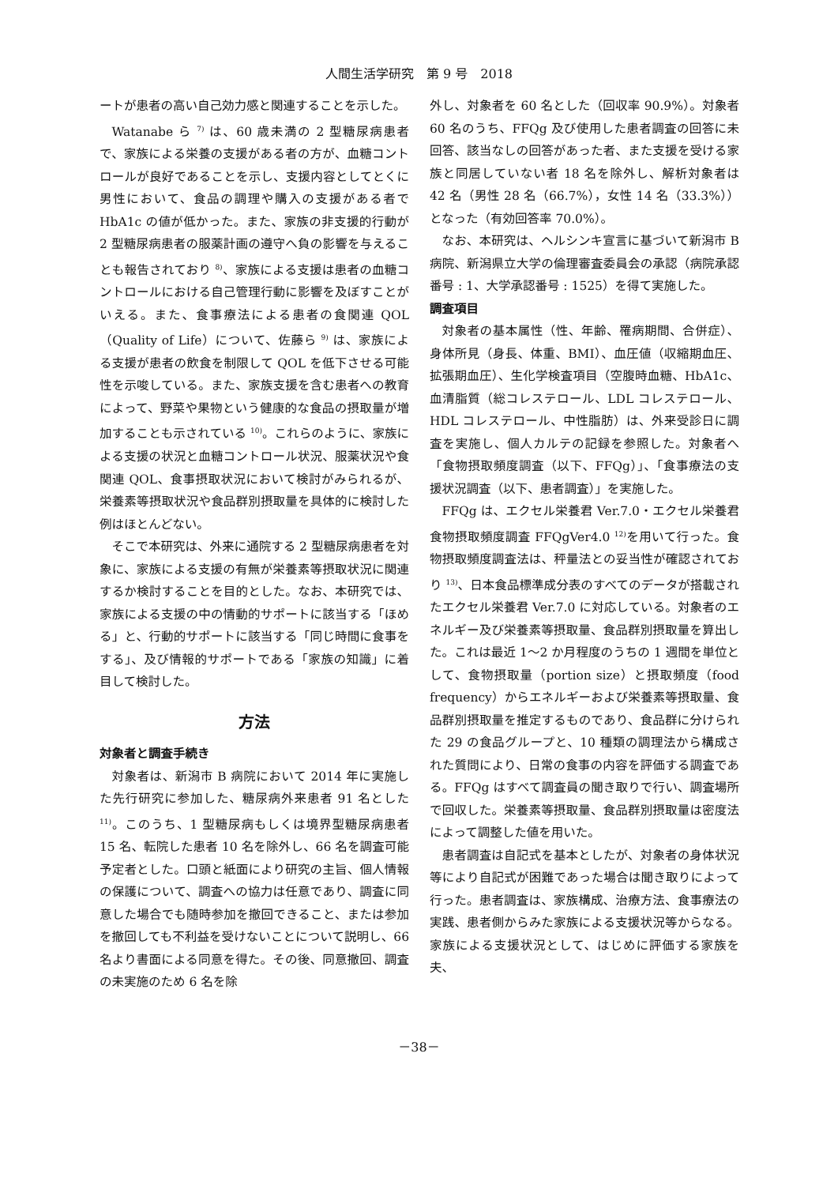人間生活学研究　第 9 号　2018
ートが患者の高い自己効力感と関連することを示した。
Watanabe ら <sup>7)</sup> は、60 歳未満の 2 型糖尿病患者で、家族による栄養の支援がある者の方が、血糖コントロールが良好であることを示し、支援内容としてとくに男性において、食品の調理や購入の支援がある者で HbA1c の値が低かった。また、家族の非支援的行動が 2 型糖尿病患者の服薬計画の遵守へ負の影響を与えることも報告されており <sup>8)</sup>、家族による支援は患者の血糖コントロールにおける自己管理行動に影響を及ぼすことがいえる。また、食事療法による患者の食関連 QOL（Quality of Life）について、佐藤ら <sup>9)</sup> は、家族による支援が患者の飲食を制限して QOL を低下させる可能性を示唆している。また、家族支援を含む患者への教育によって、野菜や果物という健康的な食品の摂取量が増加することも示されている <sup>10)</sup>。これらのように、家族による支援の状況と血糖コントロール状況、服薬状況や食関連 QOL、食事摂取状況において検討がみられるが、栄養素等摂取状況や食品群別摂取量を具体的に検討した例はほとんどない。
そこで本研究は、外来に通院する 2 型糖尿病患者を対象に、家族による支援の有無が栄養素等摂取状況に関連するか検討することを目的とした。なお、本研究では、家族による支援の中の情動的サポートに該当する「ほめる」と、行動的サポートに該当する「同じ時間に食事をする」、及び情報的サポートである「家族の知識」に着目して検討した。
方法
対象者と調査手続き
対象者は、新潟市 B 病院において 2014 年に実施した先行研究に参加した、糖尿病外来患者 91 名とした <sup>11)</sup>。このうち、1 型糖尿病もしくは境界型糖尿病患者 15 名、転院した患者 10 名を除外し、66 名を調査可能予定者とした。口頭と紙面により研究の主旨、個人情報の保護について、調査への協力は任意であり、調査に同意した場合でも随時参加を撤回できること、または参加を撤回しても不利益を受けないことについて説明し、66 名より書面による同意を得た。その後、同意撤回、調査の未実施のため 6 名を除
外し、対象者を 60 名とした（回収率 90.9%）。対象者 60 名のうち、FFQg 及び使用した患者調査の回答に未回答、該当なしの回答があった者、また支援を受ける家族と同居していない者 18 名を除外し、解析対象者は 42 名（男性 28 名（66.7%），女性 14 名（33.3%））となった（有効回答率 70.0%）。
なお、本研究は、ヘルシンキ宣言に基づいて新潟市 B 病院、新潟県立大学の倫理審査委員会の承認（病院承認番号 : 1、大学承認番号 : 1525）を得て実施した。
調査項目
対象者の基本属性（性、年齢、罹病期間、合併症）、身体所見（身長、体重、BMI）、血圧値（収縮期血圧、拡張期血圧）、生化学検査項目（空腹時血糖、HbA1c、血清脂質（総コレステロール、LDL コレステロール、HDL コレステロール、中性脂肪）は、外来受診日に調査を実施し、個人カルテの記録を参照した。対象者へ「食物摂取頻度調査（以下、FFQg）」、「食事療法の支援状況調査（以下、患者調査）」を実施した。
FFQg は、エクセル栄養君 Ver.7.0・エクセル栄養君食物摂取頻度調査 FFQgVer4.0 <sup>12)</sup>を用いて行った。食物摂取頻度調査法は、秤量法との妥当性が確認されており <sup>13)</sup>、日本食品標準成分表のすべてのデータが搭載されたエクセル栄養君 Ver.7.0 に対応している。対象者のエネルギー及び栄養素等摂取量、食品群別摂取量を算出した。これは最近 1～2 か月程度のうちの 1 週間を単位として、食物摂取量（portion size）と摂取頻度（food frequency）からエネルギーおよび栄養素等摂取量、食品群別摂取量を推定するものであり、食品群に分けられた 29 の食品グループと、10 種類の調理法から構成された質問により、日常の食事の内容を評価する調査である。FFQg はすべて調査員の聞き取りで行い、調査場所で回収した。栄養素等摂取量、食品群別摂取量は密度法によって調整した値を用いた。
患者調査は自記式を基本としたが、対象者の身体状況等により自記式が困難であった場合は聞き取りによって行った。患者調査は、家族構成、治療方法、食事療法の実践、患者側からみた家族による支援状況等からなる。家族による支援状況として、はじめに評価する家族を夫、
－38－